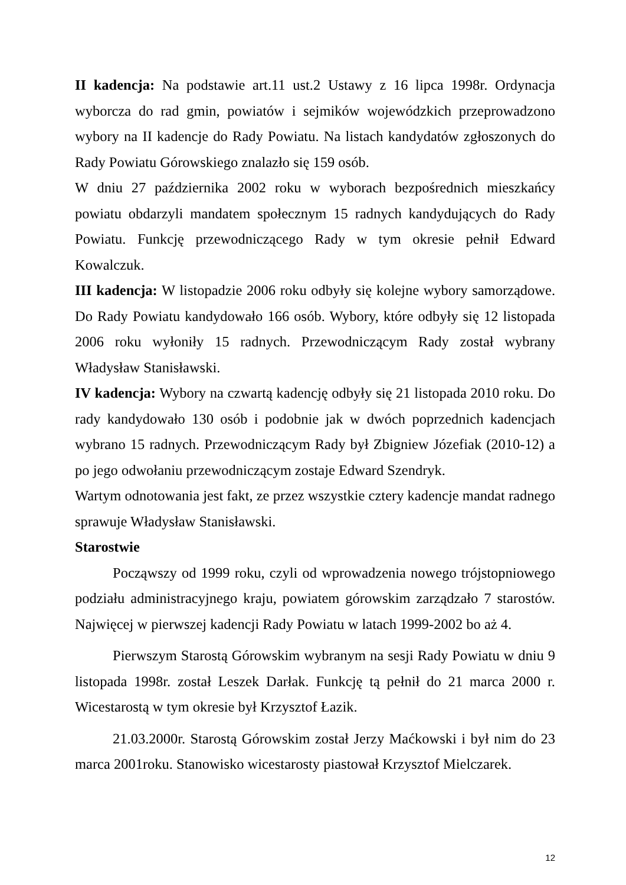II kadencja: Na podstawie art.11 ust.2 Ustawy z 16 lipca 1998r. Ordynacja wyborcza do rad gmin, powiatów i sejmików wojewódzkich przeprowadzono wybory na II kadencje do Rady Powiatu. Na listach kandydatów zgłoszonych do Rady Powiatu Górowskiego znalazło się 159 osób.
W dniu 27 października 2002 roku w wyborach bezpośrednich mieszkańcy powiatu obdarzyli mandatem społecznym 15 radnych kandydujących do Rady Powiatu. Funkcję przewodniczącego Rady w tym okresie pełnił Edward Kowalczuk.
III kadencja: W listopadzie 2006 roku odbyły się kolejne wybory samorządowe. Do Rady Powiatu kandydowało 166 osób. Wybory, które odbyły się 12 listopada 2006 roku wyłoniły 15 radnych. Przewodniczącym Rady został wybrany Władysław Stanisławski.
IV kadencja: Wybory na czwartą kadencję odbyły się 21 listopada 2010 roku. Do rady kandydowało 130 osób i podobnie jak w dwóch poprzednich kadencjach wybrano 15 radnych. Przewodniczącym Rady był Zbigniew Józefiak (2010-12) a po jego odwołaniu przewodniczącym zostaje Edward Szendryk.
Wartym odnotowania jest fakt, ze przez wszystkie cztery kadencje mandat radnego sprawuje Władysław Stanisławski.
Starostwie
Począwszy od 1999 roku, czyli od wprowadzenia nowego trójstopniowego podziału administracyjnego kraju, powiatem górowskim zarządzało 7 starostów. Najwięcej w pierwszej kadencji Rady Powiatu w latach 1999-2002 bo aż 4.
Pierwszym Starostą Górowskim wybranym na sesji Rady Powiatu w dniu 9 listopada 1998r. został Leszek Darłak. Funkcję tą pełnił do 21 marca 2000 r. Wicestarostą w tym okresie był Krzysztof Łazik.
21.03.2000r. Starostą Górowskim został Jerzy Maćkowski i był nim do 23 marca 2001roku. Stanowisko wicestarosty piastował Krzysztof Mielczarek.
12